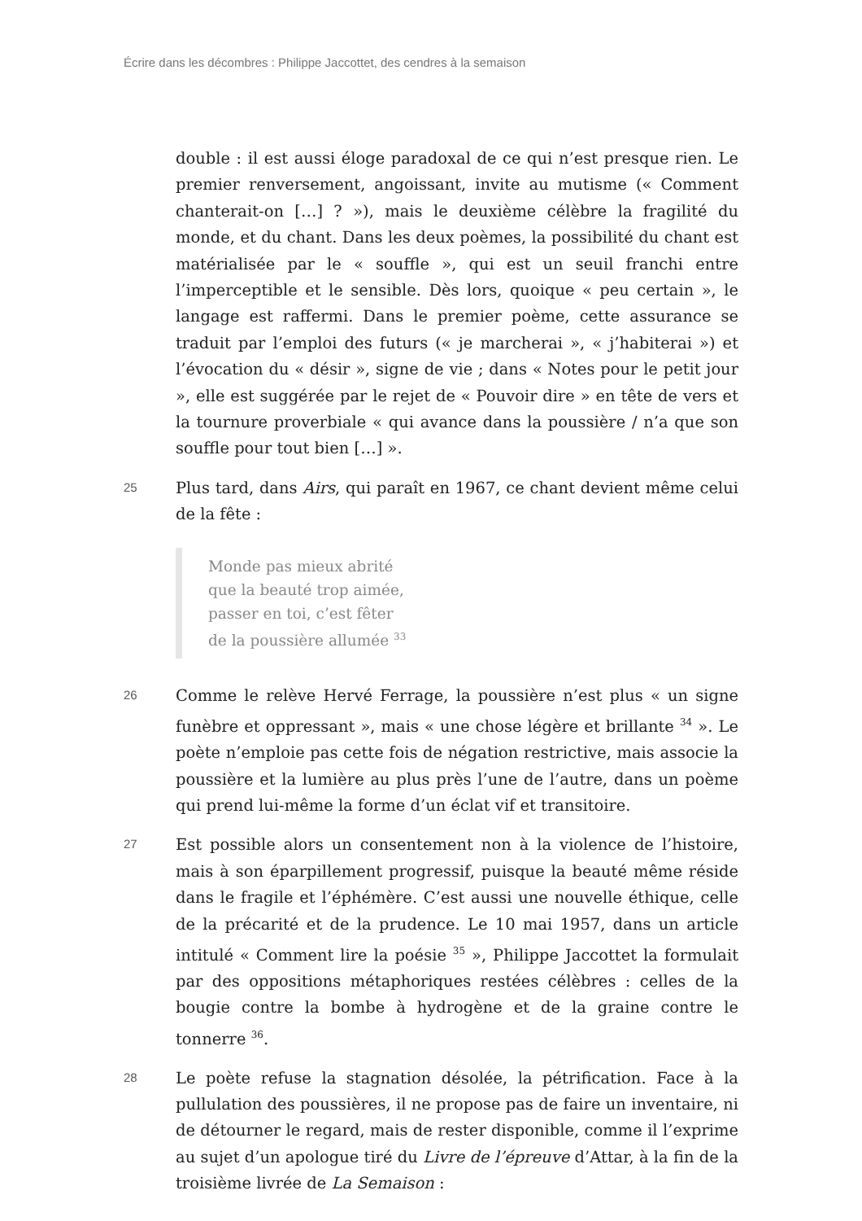Écrire dans les décombres : Philippe Jaccottet, des cendres à la semaison
double : il est aussi éloge paradoxal de ce qui n’est presque rien. Le premier renversement, angoissant, invite au mutisme (« Comment chanterait-on […] ? »), mais le deuxième célèbre la fragilité du monde, et du chant. Dans les deux poèmes, la possibilité du chant est matérialisée par le « souffle », qui est un seuil franchi entre l’imperceptible et le sensible. Dès lors, quoique « peu certain », le langage est raffermi. Dans le premier poème, cette assurance se traduit par l’emploi des futurs (« je marcherai », « j’habiterai ») et l’évocation du « désir », signe de vie ; dans « Notes pour le petit jour », elle est suggérée par le rejet de « Pouvoir dire » en tête de vers et la tournure proverbiale « qui avance dans la poussière / n’a que son souffle pour tout bien […] ».
25
Plus tard, dans Airs, qui paraît en 1967, ce chant devient même celui de la fête :
Monde pas mieux abrité
que la beauté trop aimée,
passer en toi, c’est fêter
de la poussière allumée <sup>33</sup>
26
Comme le relève Hervé Ferrage, la poussière n’est plus « un signe funèbre et oppressant », mais « une chose légère et brillante <sup>34</sup> ». Le poète n’emploie pas cette fois de négation restrictive, mais associe la poussière et la lumière au plus près l’une de l’autre, dans un poème qui prend lui-même la forme d’un éclat vif et transitoire.
27
Est possible alors un consentement non à la violence de l’histoire, mais à son éparpillement progressif, puisque la beauté même réside dans le fragile et l’éphémère. C’est aussi une nouvelle éthique, celle de la précarité et de la prudence. Le 10 mai 1957, dans un article intitulé « Comment lire la poésie <sup>35</sup> », Philippe Jaccottet la formulait par des oppositions métaphoriques restées célèbres : celles de la bougie contre la bombe à hydrogène et de la graine contre le tonnerre <sup>36</sup>.
28
Le poète refuse la stagnation désolée, la pétrification. Face à la pullulation des poussières, il ne propose pas de faire un inventaire, ni de détourner le regard, mais de rester disponible, comme il l’exprime au sujet d’un apologue tiré du Livre de l’épreuve d’Attar, à la fin de la troisième livrée de La Semaison :